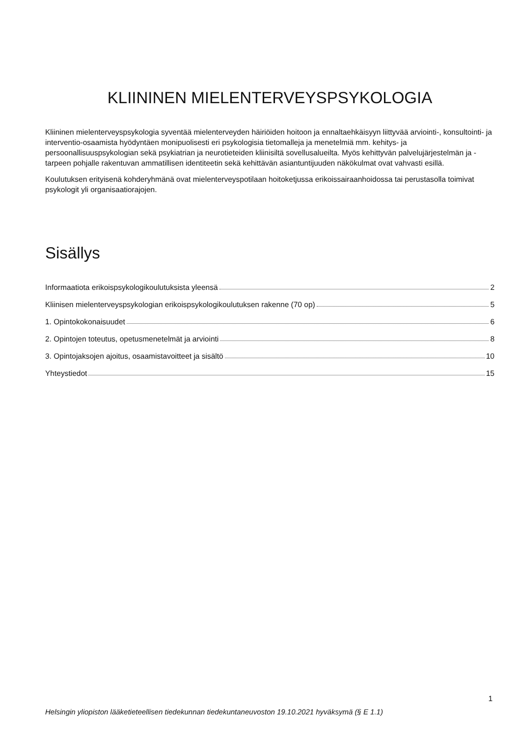KLIININEN MIELENTERVEYSPSYKOLOGIA
Kliininen mielenterveyspsykologia syventää mielenterveyden häiriöiden hoitoon ja ennaltaehkäisyyn liittyvää arviointi-, konsultointi- ja interventio-osaamista hyödyntäen monipuolisesti eri psykologisia tietomalleja ja menetelmiä mm. kehitys- ja persoonallisuuspsykologian sekä psykiatrian ja neurotieteiden kliinisiltä sovellusalueilta. Myös kehittyvän palvelujärjestelmän ja -tarpeen pohjalle rakentuvan ammatillisen identiteetin sekä kehittävän asiantuntijuuden näkökulmat ovat vahvasti esillä.
Koulutuksen erityisenä kohderyhmänä ovat mielenterveyspotilaan hoitoketjussa erikoissairaanhoidossa tai perustasolla toimivat psykologit yli organisaatiorajojen.
Sisällys
Informaatiota erikoispsykologikoulutuksista yleensä 2
Kliinisen mielenterveyspsykologian erikoispsykologikoulutuksen rakenne (70 op) 5
1. Opintokokonaisuudet 6
2. Opintojen toteutus, opetusmenetelmät ja arviointi 8
3. Opintojaksojen ajoitus, osaamistavoitteet ja sisältö 10
Yhteystiedot 15
1
Helsingin yliopiston lääketieteellisen tiedekunnan tiedekuntaneuvoston 19.10.2021 hyväksymä (§ E 1.1)